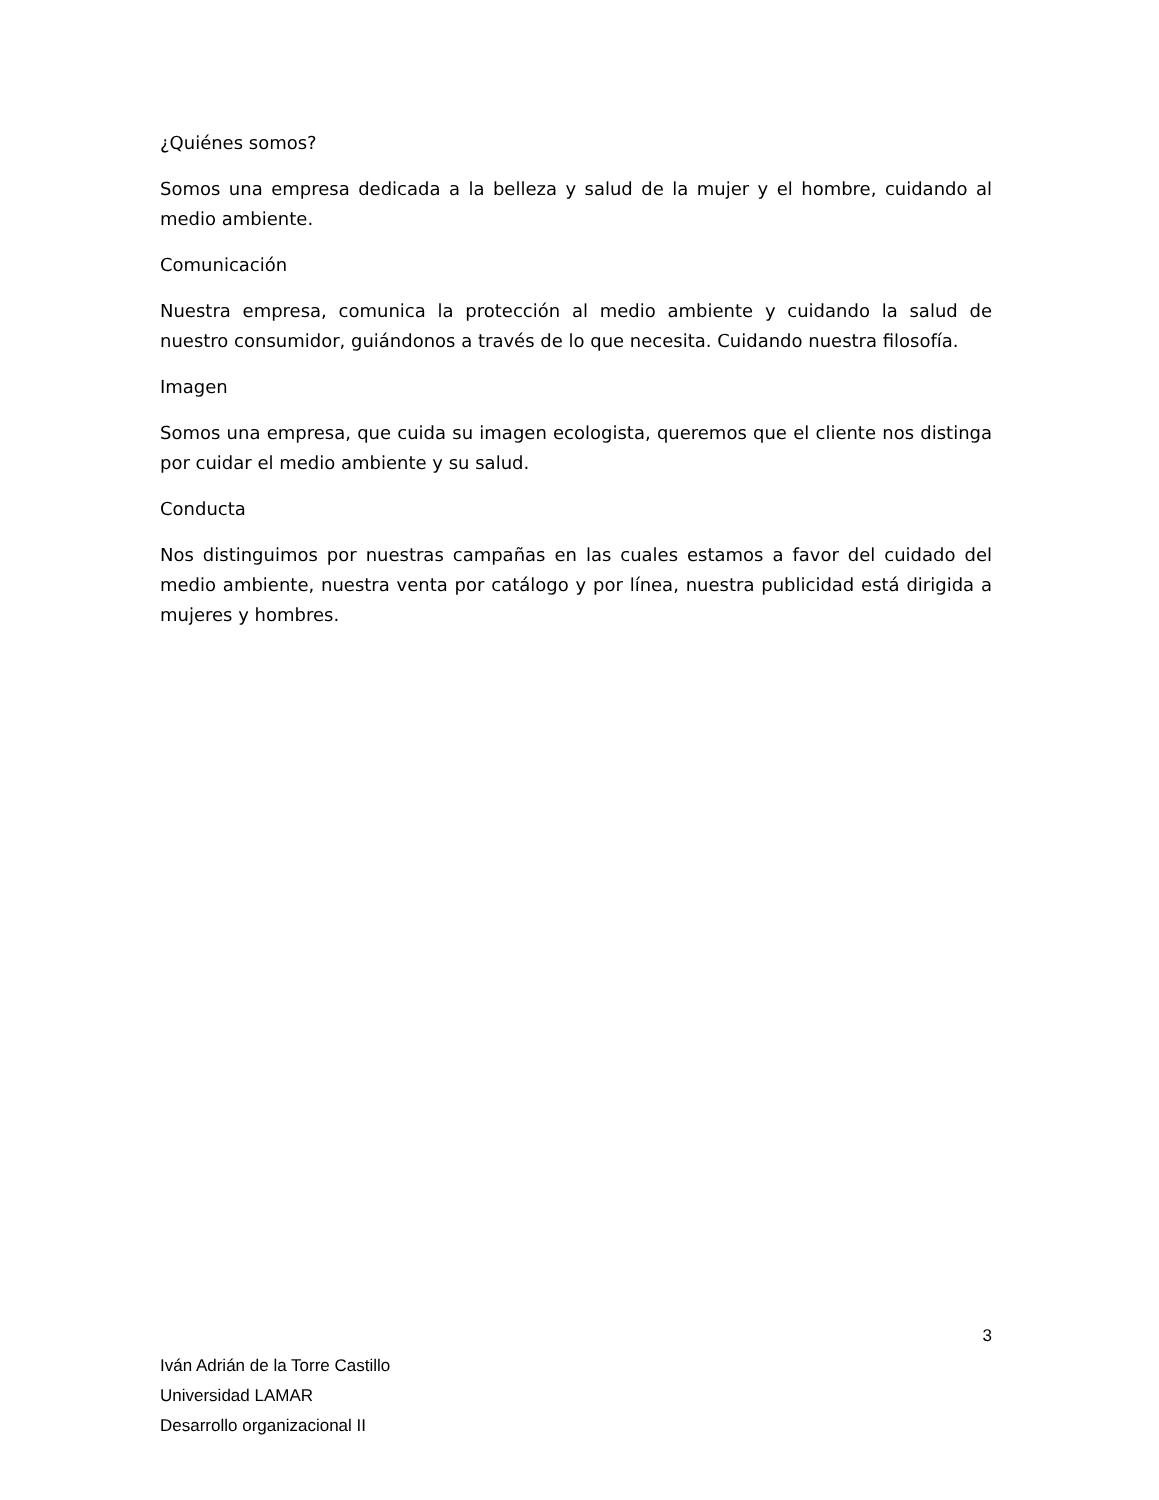¿Quiénes somos?
Somos una empresa dedicada a la belleza y salud de la mujer y el hombre, cuidando al medio ambiente.
Comunicación
Nuestra empresa, comunica la protección al medio ambiente y cuidando la salud de nuestro consumidor, guiándonos a través de lo que necesita. Cuidando nuestra filosofía.
Imagen
Somos una empresa, que cuida su imagen ecologista, queremos que el cliente nos distinga por cuidar el medio ambiente y su salud.
Conducta
Nos distinguimos por nuestras campañas en las cuales estamos a favor del cuidado del medio ambiente, nuestra venta por catálogo y por línea, nuestra publicidad está dirigida a mujeres y hombres.
3
Iván Adrián de la Torre Castillo
Universidad LAMAR
Desarrollo organizacional II